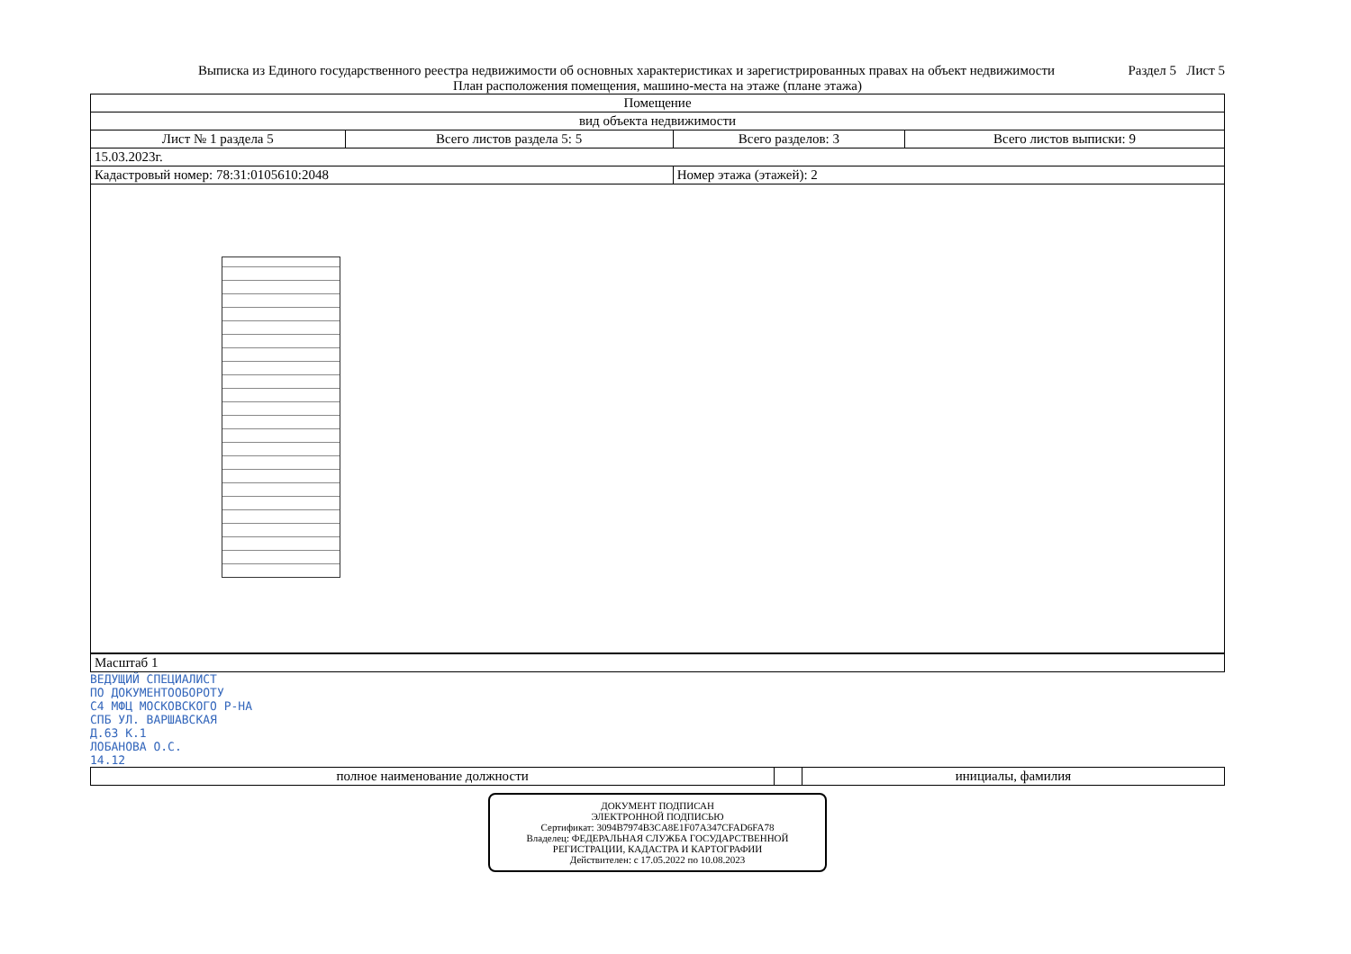Выписка из Единого государственного реестра недвижимости об основных характеристиках и зарегистрированных правах на объект недвижимости
Раздел 5 Лист 5
План расположения помещения, машино-места на этаже (плане этажа)
| Помещение | | | |
| вид объекта недвижимости | | | |
| Лист № 1 раздела 5 | Всего листов раздела 5: 5 | Всего разделов: 3 | Всего листов выписки: 9 |
| 15.03.2023г. | | | |
| Кадастровый номер: 78:31:0105610:2048 | | Номер этажа (этажей): 2 | |
| Масштаб 1 |
ВЕДУЩИЙ СПЕЦИАЛИСТ
ПО ДОКУМЕНТООБОРОТУ
С4 МФЦ МОСКОВСКОГО Р-НА
СПБ УЛ. ВАРШАВСКАЯ
Д.63 К.1
ЛОБАНОВА О.С.
14.12
| полное наименование должности | | инициалы, фамилия |
ДОКУМЕНТ ПОДПИСАН
ЭЛЕКТРОННОЙ ПОДПИСЬЮ
Сертификат: 3094B7974B3CA8E1F07A347CFAD6FA78
Владелец: ФЕДЕРАЛЬНАЯ СЛУЖБА ГОСУДАРСТВЕННОЙ РЕГИСТРАЦИИ, КАДАСТРА И КАРТОГРАФИИ
Действителен: с 17.05.2022 по 10.08.2023